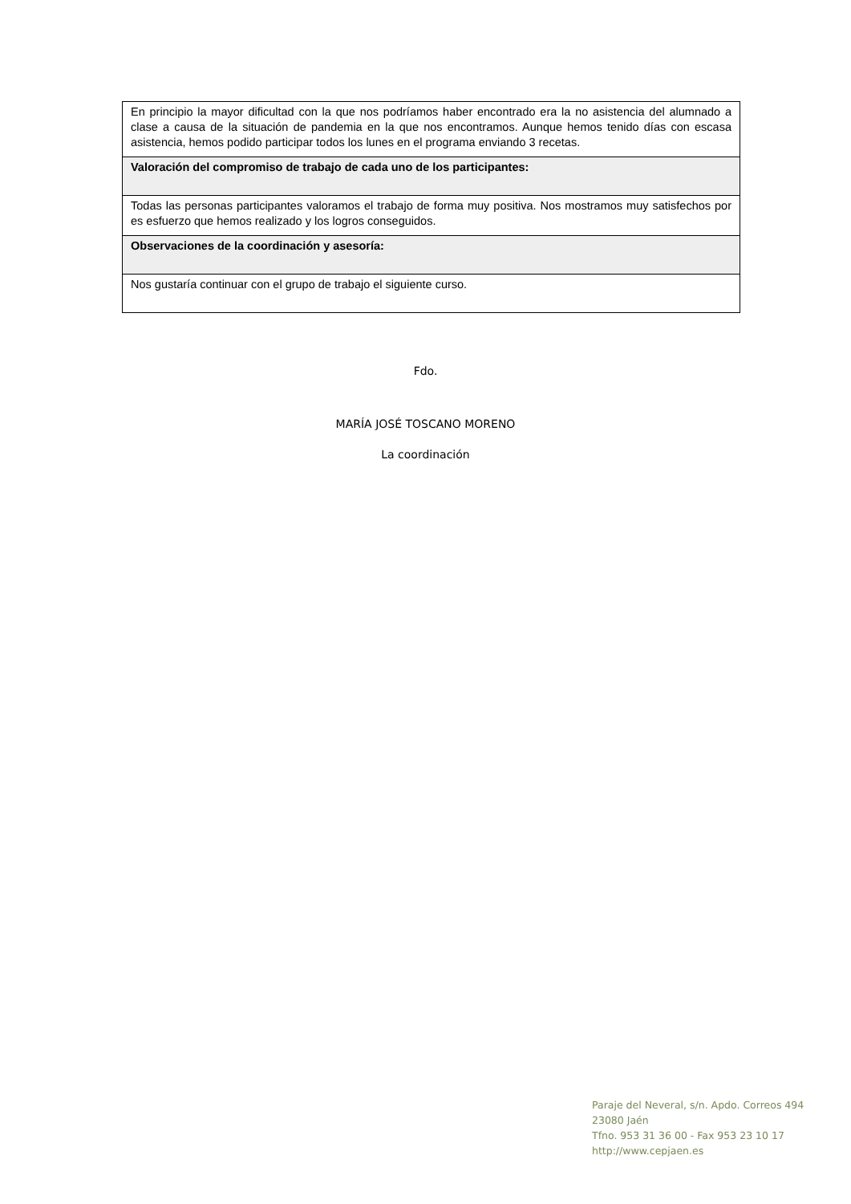| En principio la mayor dificultad con la que nos podríamos haber encontrado era la no asistencia del alumnado a clase a causa de la situación de pandemia en la que nos encontramos. Aunque hemos tenido días con escasa asistencia, hemos podido participar todos los lunes en el programa enviando 3 recetas. |
| Valoración del compromiso de trabajo de cada uno de los participantes: |
| Todas las personas participantes valoramos el trabajo de forma muy positiva. Nos mostramos muy satisfechos por es esfuerzo que hemos realizado y los logros conseguidos. |
| Observaciones de la coordinación y asesoría: |
| Nos gustaría continuar con el grupo de trabajo el siguiente curso. |
Fdo.
MARÍA JOSÉ TOSCANO MORENO
La coordinación
Paraje del Neveral, s/n. Apdo. Correos 494
23080 Jaén
Tfno. 953 31 36 00 - Fax 953 23 10 17
http://www.cepjaen.es